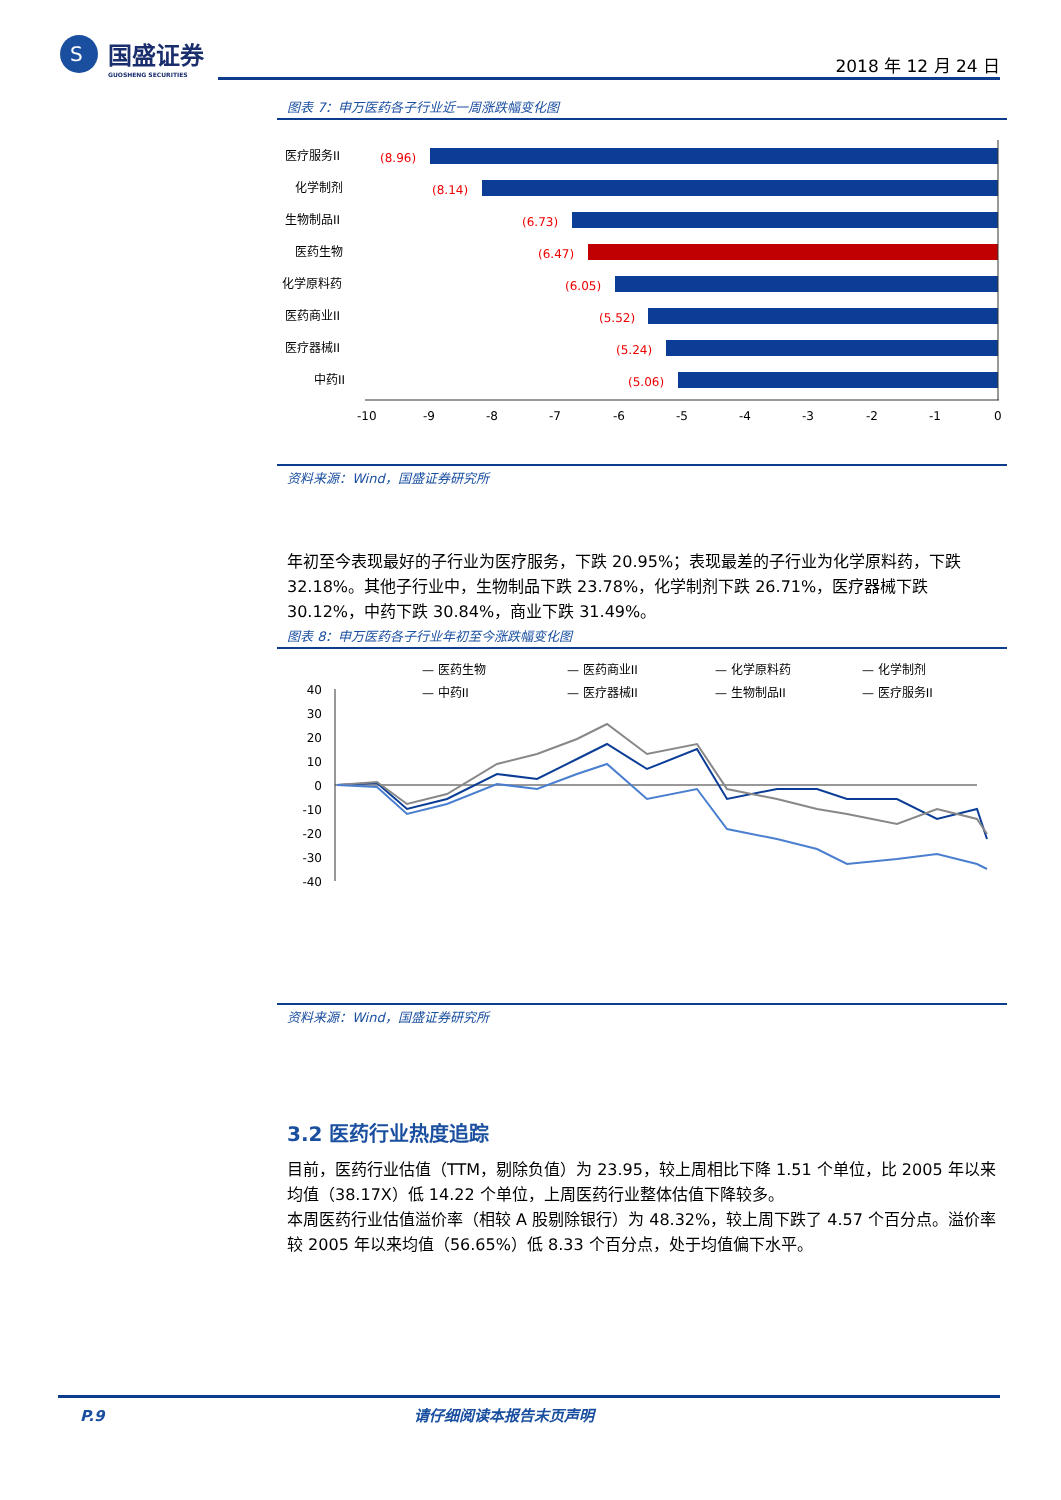S
国盛证券
GUOSHENG SECURITIES
2018 年 12 月 24 日
图表 7：申万医药各子行业近一周涨跌幅变化图
医疗服务II
(8.96)
化学制剂
(8.14)
生物制品II
(6.73)
医药生物
(6.47)
化学原料药
(6.05)
医药商业II
(5.52)
医疗器械II
(5.24)
中药II
(5.06)
-10
-9
-8
-7
-6
-5
-4
-3
-2
-1
0
资料来源：Wind，国盛证券研究所
年初至今表现最好的子行业为医疗服务，下跌 20.95%；表现最差的子行业为化学原料药，下跌 32.18%。其他子行业中，生物制品下跌 23.78%，化学制剂下跌 26.71%，医疗器械下跌 30.12%，中药下跌 30.84%，商业下跌 31.49%。
图表 8：申万医药各子行业年初至今涨跌幅变化图
— 医药生物
— 医药商业II
— 化学原料药
— 化学制剂
— 中药II
— 医疗器械II
— 生物制品II
— 医疗服务II
40
30
20
10
0
-10
-20
-30
-40
资料来源：Wind，国盛证券研究所
3.2 医药行业热度追踪
目前，医药行业估值（TTM，剔除负值）为 23.95，较上周相比下降 1.51 个单位，比 2005 年以来均值（38.17X）低 14.22 个单位，上周医药行业整体估值下降较多。
本周医药行业估值溢价率（相较 A 股剔除银行）为 48.32%，较上周下跌了 4.57 个百分点。溢价率较 2005 年以来均值（56.65%）低 8.33 个百分点，处于均值偏下水平。
P.9 请仔细阅读本报告末页声明